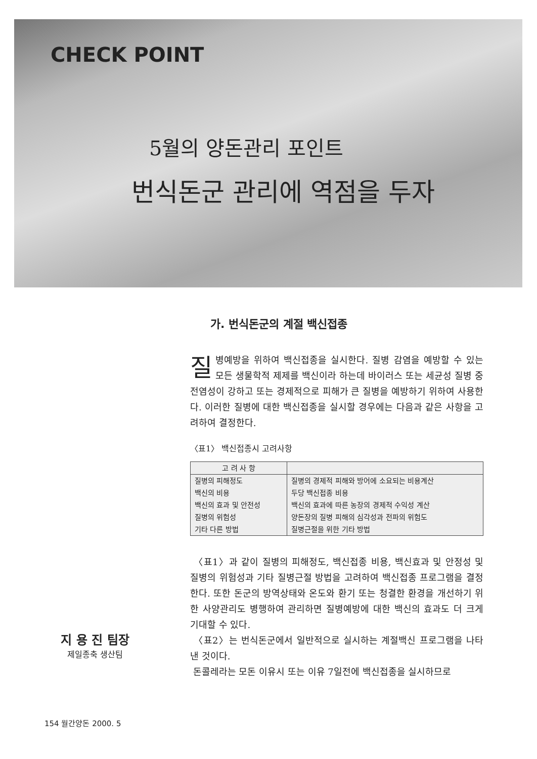CHECK POINT
5월의 양돈관리 포인트
번식돈군 관리에 역점을 두자
지 용 진 팀장
제일종축 생산팀
가. 번식돈군의 계절 백신접종
질병예방을 위하여 백신접종을 실시한다. 질병 감염을 예방할 수 있는 모든 생물학적 제제를 백신이라 하는데 바이러스 또는 세균성 질병 중 전염성이 강하고 또는 경제적으로 피해가 큰 질병을 예방하기 위하여 사용한다. 이러한 질병에 대한 백신접종을 실시할 경우에는 다음과 같은 사항을 고려하여 결정한다.
〈표1〉 백신접종시 고려사항
| 고 려 사 항 | |
| --- | --- |
| 질병의 피해정도 | 질병의 경제적 피해와 방어에 소요되는 비용계산 |
| 백신의 비용 | 두당 백신접종 비용 |
| 백신의 효과 및 안전성 | 백신의 효과에 따른 농장의 경제적 수익성 계산 |
| 질병의 위험성 | 양돈장의 질병 피해의 심각성과 전파의 위험도 |
| 기타 다른 방법 | 질병근절을 위한 기타 방법 |
〈표1〉과 같이 질병의 피해정도, 백신접종 비용, 백신효과 및 안정성 및 질병의 위험성과 기타 질병근절 방법을 고려하여 백신접종 프로그램을 결정한다. 또한 돈군의 방역상태와 온도와 환기 또는 청결한 환경을 개선하기 위한 사양관리도 병행하여 관리하면 질병예방에 대한 백신의 효과도 더 크게 기대할 수 있다.
〈표2〉는 번식돈군에서 일반적으로 실시하는 계절백신 프로그램을 나타낸 것이다.
돈콜레라는 모돈 이유시 또는 이유 7일전에 백신접종을 실시하므로
154 월간양돈 2000. 5